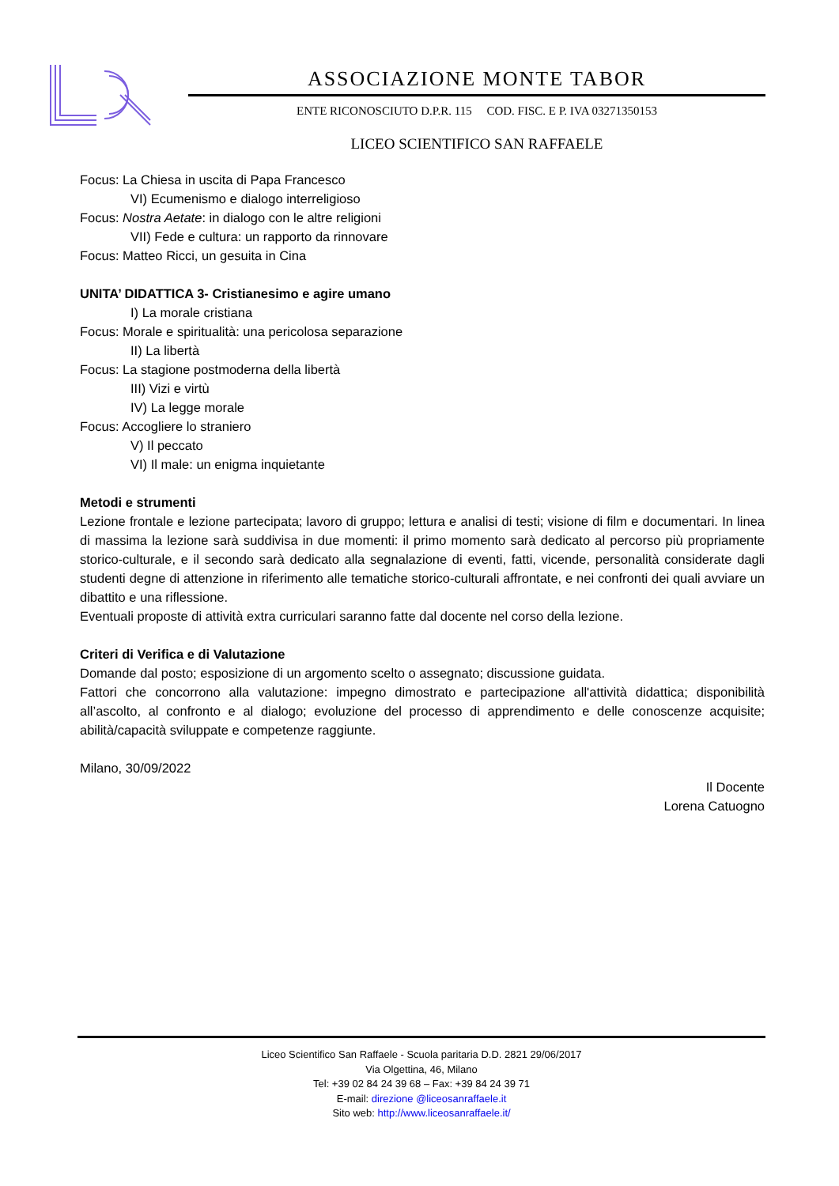ASSOCIAZIONE MONTE TABOR
ENTE RICONOSCIUTO D.P.R. 115 COD. FISC. E P. IVA 03271350153
LICEO SCIENTIFICO SAN RAFFAELE
Focus: La Chiesa in uscita di Papa Francesco
VI) Ecumenismo e dialogo interreligioso
Focus: Nostra Aetate: in dialogo con le altre religioni
VII) Fede e cultura: un rapporto da rinnovare
Focus: Matteo Ricci, un gesuita in Cina
UNITA’ DIDATTICA 3- Cristianesimo e agire umano
I) La morale cristiana
Focus: Morale e spiritualità: una pericolosa separazione
II) La libertà
Focus: La stagione postmoderna della libertà
III) Vizi e virtù
IV) La legge morale
Focus: Accogliere lo straniero
V) Il peccato
VI) Il male: un enigma inquietante
Metodi e strumenti
Lezione frontale e lezione partecipata; lavoro di gruppo; lettura e analisi di testi; visione di film e documentari. In linea di massima la lezione sarà suddivisa in due momenti: il primo momento sarà dedicato al percorso più propriamente storico-culturale, e il secondo sarà dedicato alla segnalazione di eventi, fatti, vicende, personalità considerate dagli studenti degne di attenzione in riferimento alle tematiche storico-culturali affrontate, e nei confronti dei quali avviare un dibattito e una riflessione.
Eventuali proposte di attività extra curriculari saranno fatte dal docente nel corso della lezione.
Criteri di Verifica e di Valutazione
Domande dal posto; esposizione di un argomento scelto o assegnato; discussione guidata.
Fattori che concorrono alla valutazione: impegno dimostrato e partecipazione all'attività didattica; disponibilità all’ascolto, al confronto e al dialogo; evoluzione del processo di apprendimento e delle conoscenze acquisite; abilità/capacità sviluppate e competenze raggiunte.
Milano, 30/09/2022
Il Docente
Lorena Catuogno
Liceo Scientifico San Raffaele - Scuola paritaria D.D. 2821 29/06/2017
Via Olgettina, 46, Milano
Tel: +39 02 84 24 39 68 – Fax: +39 84 24 39 71
E-mail: direzione @liceosanraffaele.it
Sito web: http://www.liceosanraffaele.it/